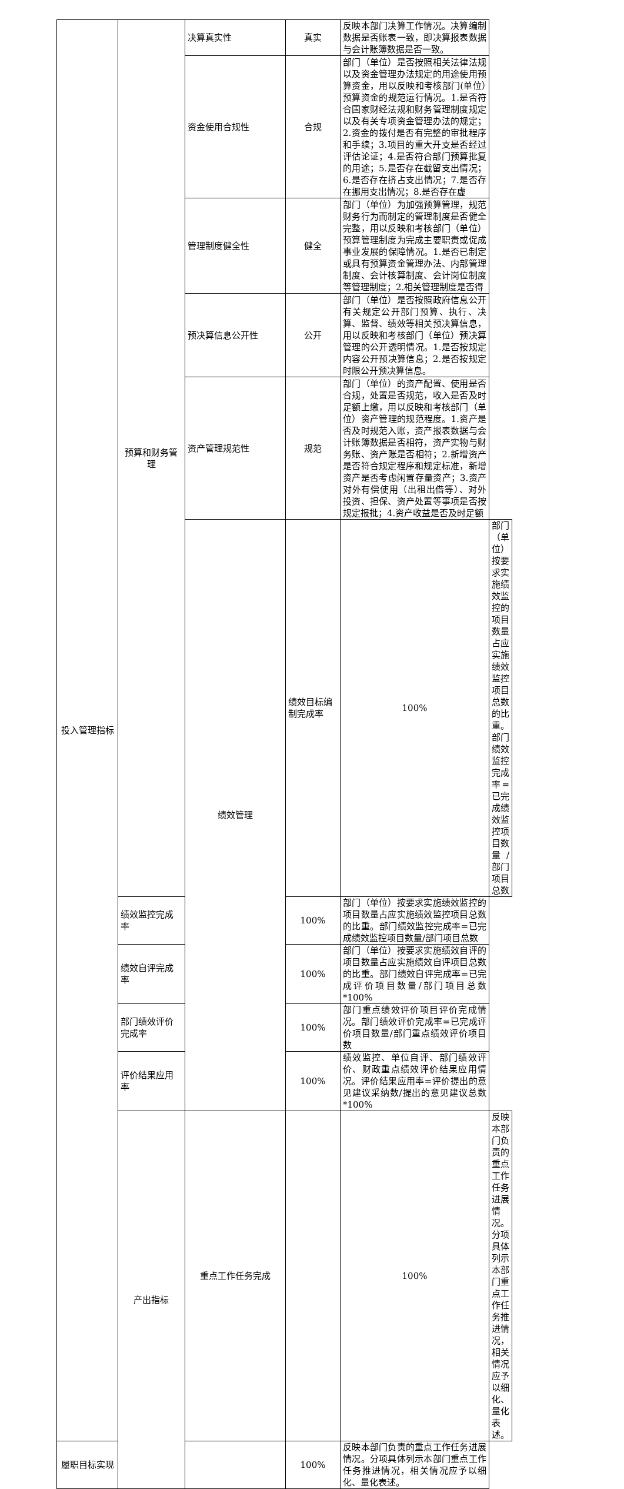| 投入管理指标 | 预算和财务管理 | 决算真实性 | 真实 | 反映本部门决算工作情况。决算编制数据是否账表一致，即决算报表数据与会计账簿数据是否一致。 | |
| | | 资金使用合规性 | 合规 | 部门（单位）是否按照相关法律法规以及资金管理办法规定的用途使用预算资金，用以反映和考核部门(单位）预算资金的规范运行情况。1.是否符合国家财经法规和财务管理制度规定以及有关专项资金管理办法的规定；2.资金的拨付是否有完整的审批程序和手续；3.项目的重大开支是否经过评估论证；4.是否符合部门预算批复的用途；5.是否存在截留支出情况；6.是否存在挤占支出情况；7.是否存在挪用支出情况；8.是否存在虚 | |
| | | 管理制度健全性 | 健全 | 部门（单位）为加强预算管理，规范财务行为而制定的管理制度是否健全完整，用以反映和考核部门（单位）预算管理制度为完成主要职责或促成事业发展的保障情况。1.是否已制定或具有预算资金管理办法、内部管理制度、会计核算制度、会计岗位制度等管理制度；2.相关管理制度是否得 | |
| | | 预决算信息公开性 | 公开 | 部门（单位）是否按照政府信息公开有关规定公开部门预算、执行、决算、监督、绩效等相关预决算信息，用以反映和考核部门（单位）预决算管理的公开透明情况。1.是否按规定内容公开预决算信息；2.是否按规定时限公开预决算信息。 | |
| | | 资产管理规范性 | 规范 | 部门（单位）的资产配置、使用是否合规，处置是否规范，收入是否及时足额上缴，用以反映和考核部门（单位）资产管理的规范程度。1.资产是否及时规范入账，资产报表数据与会计账簿数据是否相符，资产实物与财务账、资产账是否相符；2.新增资产是否符合规定程序和规定标准，新增资产是否考虑闲置存量资产；3.资产对外有偿使用（出租出借等）、对外投资、担保、资产处置等事项是否按规定报批；4.资产收益是否及时足额 | |
| | | 绩效管理 | 绩效目标编制完成率 | 100% | 部门（单位）按要求实施绩效监控的项目数量占应实施绩效监控项目总数的比重。部门绩效监控完成率=已完成绩效监控项目数量/部门项目总数 |
| | 绩效监控完成率 | | 100% | 部门（单位）按要求实施绩效监控的项目数量占应实施绩效监控项目总数的比重。部门绩效监控完成率=已完成绩效监控项目数量/部门项目总数 | |
| | 绩效自评完成率 | | 100% | 部门（单位）按要求实施绩效自评的项目数量占应实施绩效自评项目总数的比重。部门绩效自评完成率=已完成评价项目数量/部门项目总数*100% | |
| | 部门绩效评价完成率 | | 100% | 部门重点绩效评价项目评价完成情况。部门绩效评价完成率=已完成评价项目数量/部门重点绩效评价项目数 | |
| | 评价结果应用率 | | 100% | 绩效监控、单位自评、部门绩效评价、财政重点绩效评价结果应用情况。评价结果应用率=评价提出的意见建议采纳数/提出的意见建议总数*100% | |
| | 产出指标 | 重点工作任务完成 | | 100% | 反映本部门负责的重点工作任务进展情况。分项具体列示本部门重点工作任务推进情况，相关情况应予以细化、量化表述。 |
| 履职目标实现 | | | 100% | 反映本部门负责的重点工作任务进展情况。分项具体列示本部门重点工作任务推进情况，相关情况应予以细化、量化表述。 | |